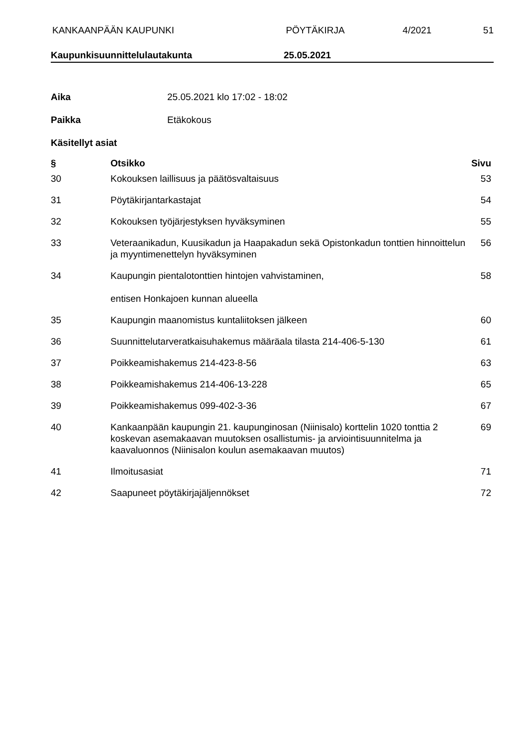KANKAANPÄÄN KAUPUNKI PÖYTÄKIRJA 4/2021 51
Kaupunkisuunnittelulautakunta 25.05.2021
Aika 25.05.2021 klo 17:02 - 18:02
Paikka Etäkokous
Käsitellyt asiat
| § | Otsikko | Sivu |
| --- | --- | --- |
| 30 | Kokouksen laillisuus ja päätösvaltaisuus | 53 |
| 31 | Pöytäkirjantarkastajat | 54 |
| 32 | Kokouksen työjärjestyksen hyväksyminen | 55 |
| 33 | Veteraanikadun, Kuusikadun ja Haapakadun sekä Opistonkadun tonttien hinnoittelun ja myyntimenettelyn hyväksyminen | 56 |
| 34 | Kaupungin pientalotonttien hintojen vahvistaminen, entisen Honkajoen kunnan alueella | 58 |
| 35 | Kaupungin maanomistus kuntaliitoksen jälkeen | 60 |
| 36 | Suunnittelutarveratkaisuhakemus määräala tilasta 214-406-5-130 | 61 |
| 37 | Poikkeamishakemus 214-423-8-56 | 63 |
| 38 | Poikkeamishakemus 214-406-13-228 | 65 |
| 39 | Poikkeamishakemus 099-402-3-36 | 67 |
| 40 | Kankaanpään kaupungin 21. kaupunginosan (Niinisalo) korttelin 1020 tonttia 2 koskevan asemakaavan muutoksen osallistumis- ja arviointisuunnitelma ja kaavaluonnos (Niinisalon koulun asemakaavan muutos) | 69 |
| 41 | Ilmoitusasiat | 71 |
| 42 | Saapuneet pöytäkirjajäljennökset | 72 |